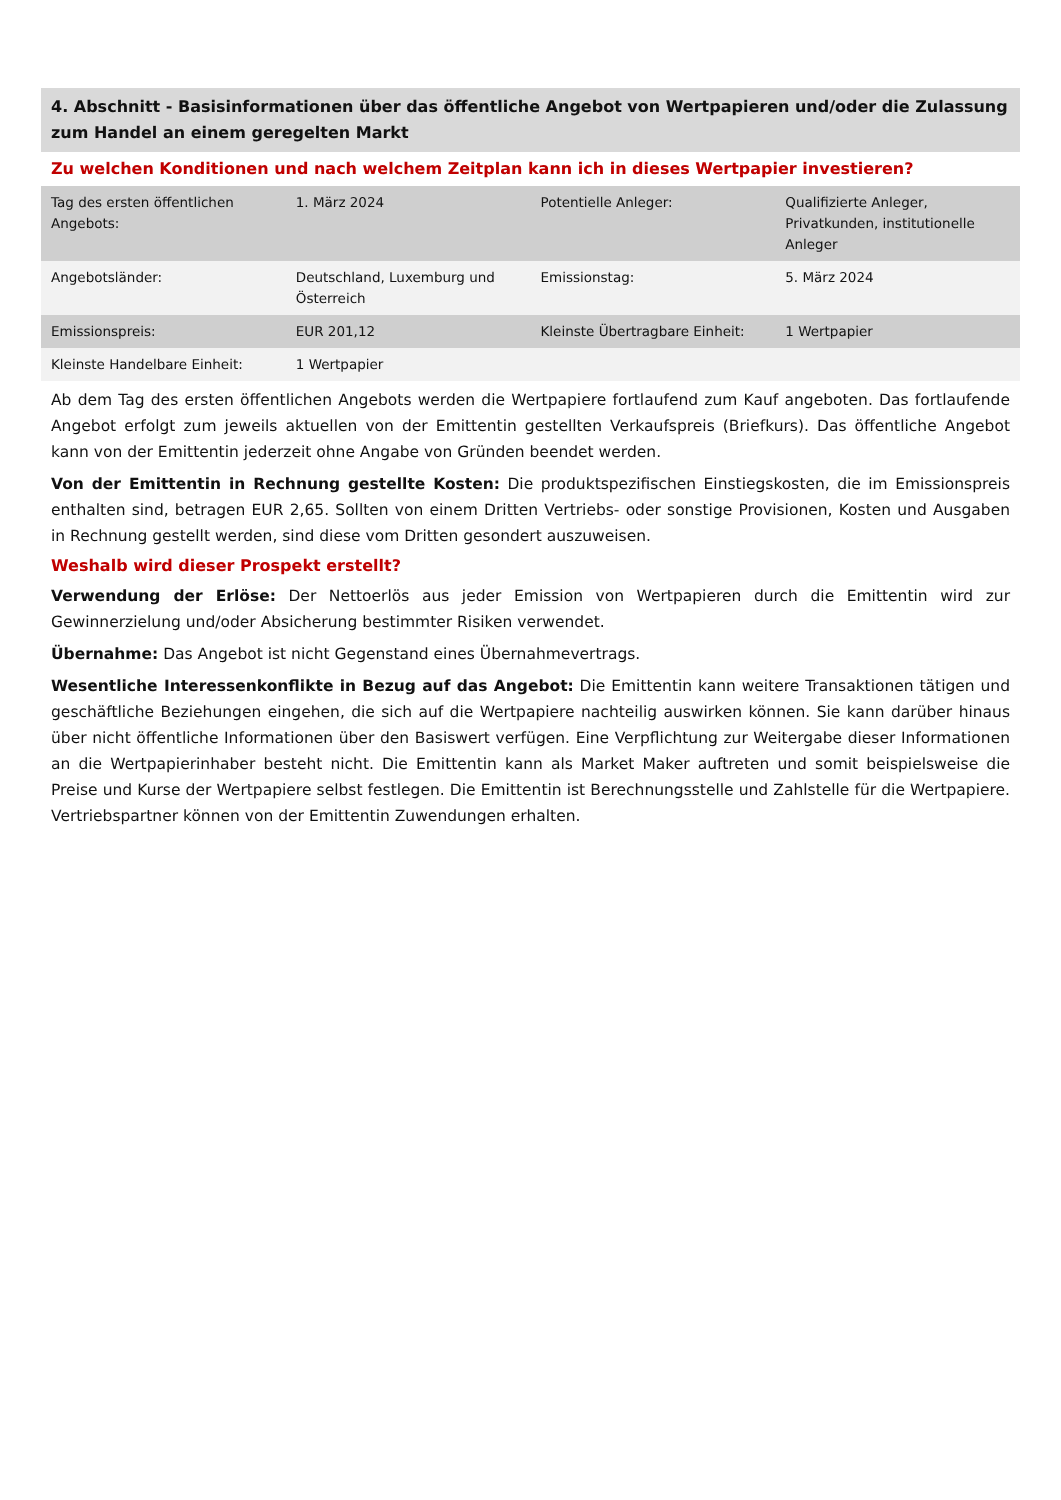4. Abschnitt - Basisinformationen über das öffentliche Angebot von Wertpapieren und/oder die Zulassung zum Handel an einem geregelten Markt
Zu welchen Konditionen und nach welchem Zeitplan kann ich in dieses Wertpapier investieren?
| Tag des ersten öffentlichen Angebots: | 1. März 2024 | Potentielle Anleger: | Qualifizierte Anleger, Privatkunden, institutionelle Anleger |
| Angebotsländer: | Deutschland, Luxemburg und Österreich | Emissionstag: | 5. März 2024 |
| Emissionspreis: | EUR 201,12 | Kleinste Übertragbare Einheit: | 1 Wertpapier |
| Kleinste Handelbare Einheit: | 1 Wertpapier | | |
Ab dem Tag des ersten öffentlichen Angebots werden die Wertpapiere fortlaufend zum Kauf angeboten. Das fortlaufende Angebot erfolgt zum jeweils aktuellen von der Emittentin gestellten Verkaufspreis (Briefkurs). Das öffentliche Angebot kann von der Emittentin jederzeit ohne Angabe von Gründen beendet werden.
Von der Emittentin in Rechnung gestellte Kosten: Die produktspezifischen Einstiegskosten, die im Emissionspreis enthalten sind, betragen EUR 2,65. Sollten von einem Dritten Vertriebs- oder sonstige Provisionen, Kosten und Ausgaben in Rechnung gestellt werden, sind diese vom Dritten gesondert auszuweisen.
Weshalb wird dieser Prospekt erstellt?
Verwendung der Erlöse: Der Nettoerlös aus jeder Emission von Wertpapieren durch die Emittentin wird zur Gewinnerzielung und/oder Absicherung bestimmter Risiken verwendet.
Übernahme: Das Angebot ist nicht Gegenstand eines Übernahmevertrags.
Wesentliche Interessenkonflikte in Bezug auf das Angebot: Die Emittentin kann weitere Transaktionen tätigen und geschäftliche Beziehungen eingehen, die sich auf die Wertpapiere nachteilig auswirken können. Sie kann darüber hinaus über nicht öffentliche Informationen über den Basiswert verfügen. Eine Verpflichtung zur Weitergabe dieser Informationen an die Wertpapierinhaber besteht nicht. Die Emittentin kann als Market Maker auftreten und somit beispielsweise die Preise und Kurse der Wertpapiere selbst festlegen. Die Emittentin ist Berechnungsstelle und Zahlstelle für die Wertpapiere. Vertriebspartner können von der Emittentin Zuwendungen erhalten.